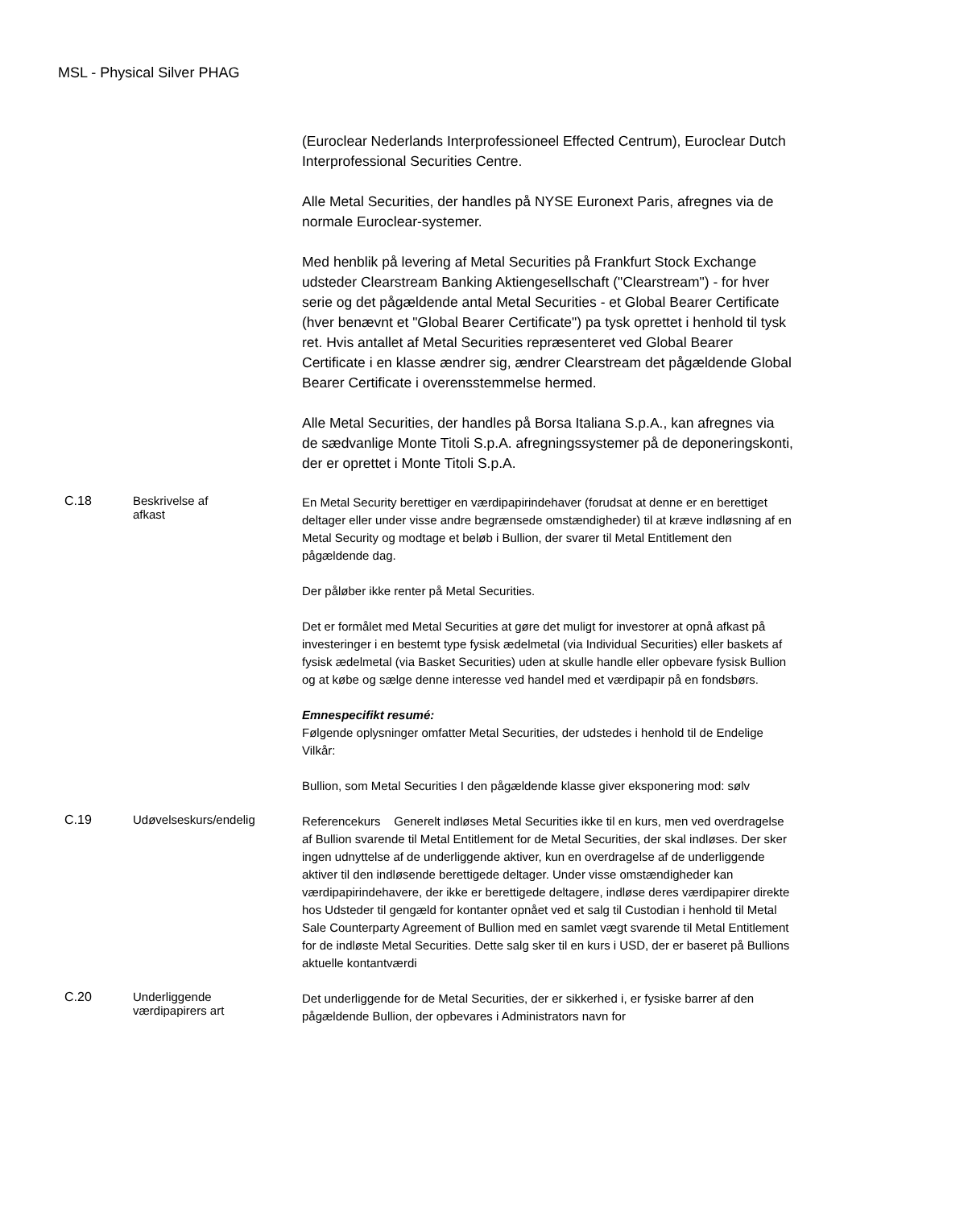MSL - Physical Silver PHAG
(Euroclear Nederlands Interprofessioneel Effected Centrum), Euroclear Dutch Interprofessional Securities Centre.
Alle Metal Securities, der handles på NYSE Euronext Paris, afregnes via de normale Euroclear-systemer.
Med henblik på levering af Metal Securities på Frankfurt Stock Exchange udsteder Clearstream Banking Aktiengesellschaft ("Clearstream") - for hver serie og det pågældende antal Metal Securities - et Global Bearer Certificate (hver benævnt et "Global Bearer Certificate") pa tysk oprettet i henhold til tysk ret. Hvis antallet af Metal Securities repræsenteret ved Global Bearer Certificate i en klasse ændrer sig, ændrer Clearstream det pågældende Global Bearer Certificate i overensstemmelse hermed.
Alle Metal Securities, der handles på Borsa Italiana S.p.A., kan afregnes via de sædvanlige Monte Titoli S.p.A. afregningssystemer på de deponeringskonti, der er oprettet i Monte Titoli S.p.A.
C.18 Beskrivelse af
afkast
En Metal Security berettiger en værdipapirindehaver (forudsat at denne er en berettiget deltager eller under visse andre begrænsede omstændigheder) til at kræve indløsning af en Metal Security og modtage et beløb i Bullion, der svarer til Metal Entitlement den pågældende dag.
Der påløber ikke renter på Metal Securities.
Det er formålet med Metal Securities at gøre det muligt for investorer at opnå afkast på investeringer i en bestemt type fysisk ædelmetal (via Individual Securities) eller baskets af fysisk ædelmetal (via Basket Securities) uden at skulle handle eller opbevare fysisk Bullion og at købe og sælge denne interesse ved handel med et værdipapir på en fondsbørs.
Emnespecifikt resumé:
Følgende oplysninger omfatter Metal Securities, der udstedes i henhold til de Endelige Vilkår:
Bullion, som Metal Securities I den pågældende klasse giver eksponering mod: sølv
C.19 Udøvelseskurs/endelig
Referencekurs Generelt indløses Metal Securities ikke til en kurs, men ved overdragelse af Bullion svarende til Metal Entitlement for de Metal Securities, der skal indløses. Der sker ingen udnyttelse af de underliggende aktiver, kun en overdragelse af de underliggende aktiver til den indløsende berettigede deltager. Under visse omstændigheder kan værdipapirindehavere, der ikke er berettigede deltagere, indløse deres værdipapirer direkte hos Udsteder til gengæld for kontanter opnået ved et salg til Custodian i henhold til Metal Sale Counterparty Agreement of Bullion med en samlet vægt svarende til Metal Entitlement for de indløste Metal Securities. Dette salg sker til en kurs i USD, der er baseret på Bullions aktuelle kontantværdi
C.20 Underliggende
værdipapirers art
Det underliggende for de Metal Securities, der er sikkerhed i, er fysiske barrer af den pågældende Bullion, der opbevares i Administrators navn for